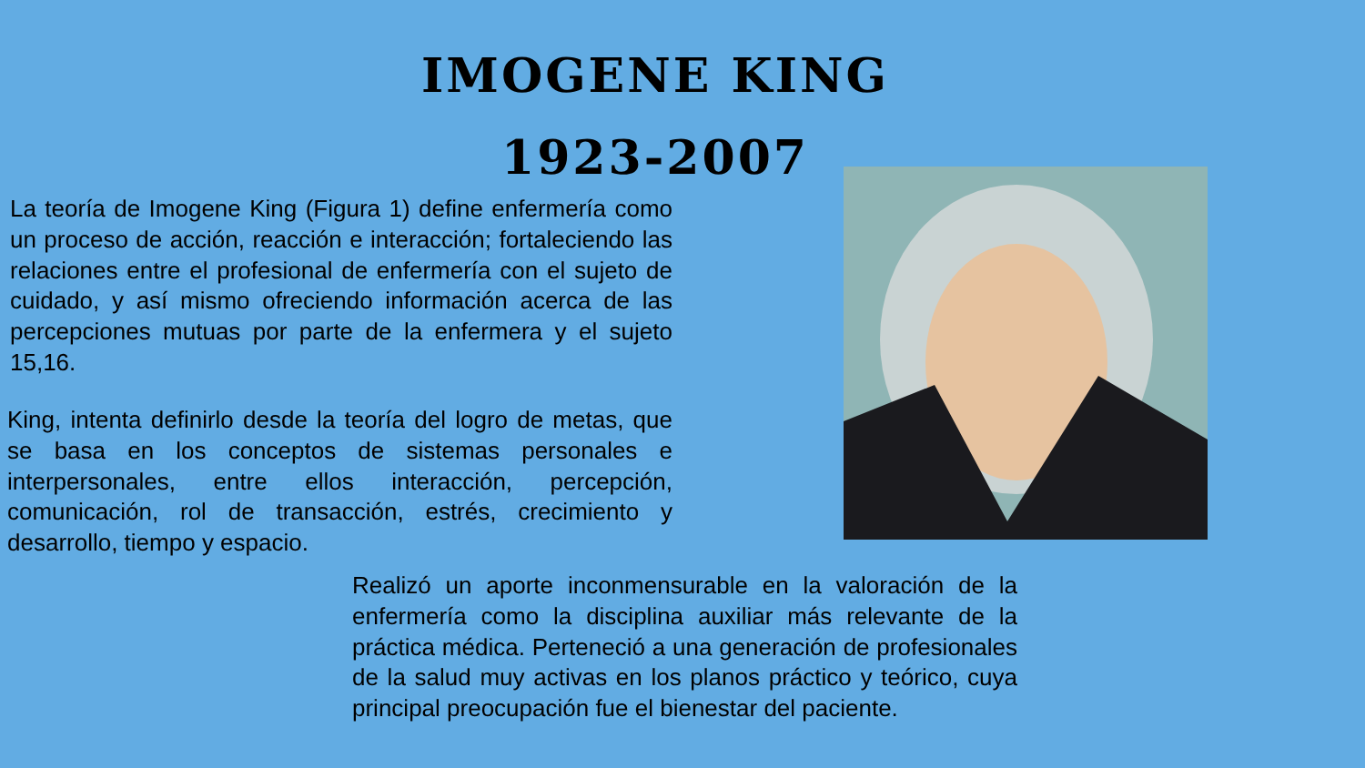IMOGENE KING
1923-2007
La teoría de Imogene King (Figura 1) define enfermería como un proceso de acción, reacción e interacción; fortaleciendo las relaciones entre el profesional de enfermería con el sujeto de cuidado, y así mismo ofreciendo información acerca de las percepciones mutuas por parte de la enfermera y el sujeto 15,16.
King, intenta definirlo desde la teoría del logro de metas, que se basa en los conceptos de sistemas personales e interpersonales, entre ellos interacción, percepción, comunicación, rol de transacción, estrés, crecimiento y desarrollo, tiempo y espacio.
Realizó un aporte inconmensurable en la valoración de la enfermería como la disciplina auxiliar más relevante de la práctica médica. Perteneció a una generación de profesionales de la salud muy activas en los planos práctico y teórico, cuya principal preocupación fue el bienestar del paciente.